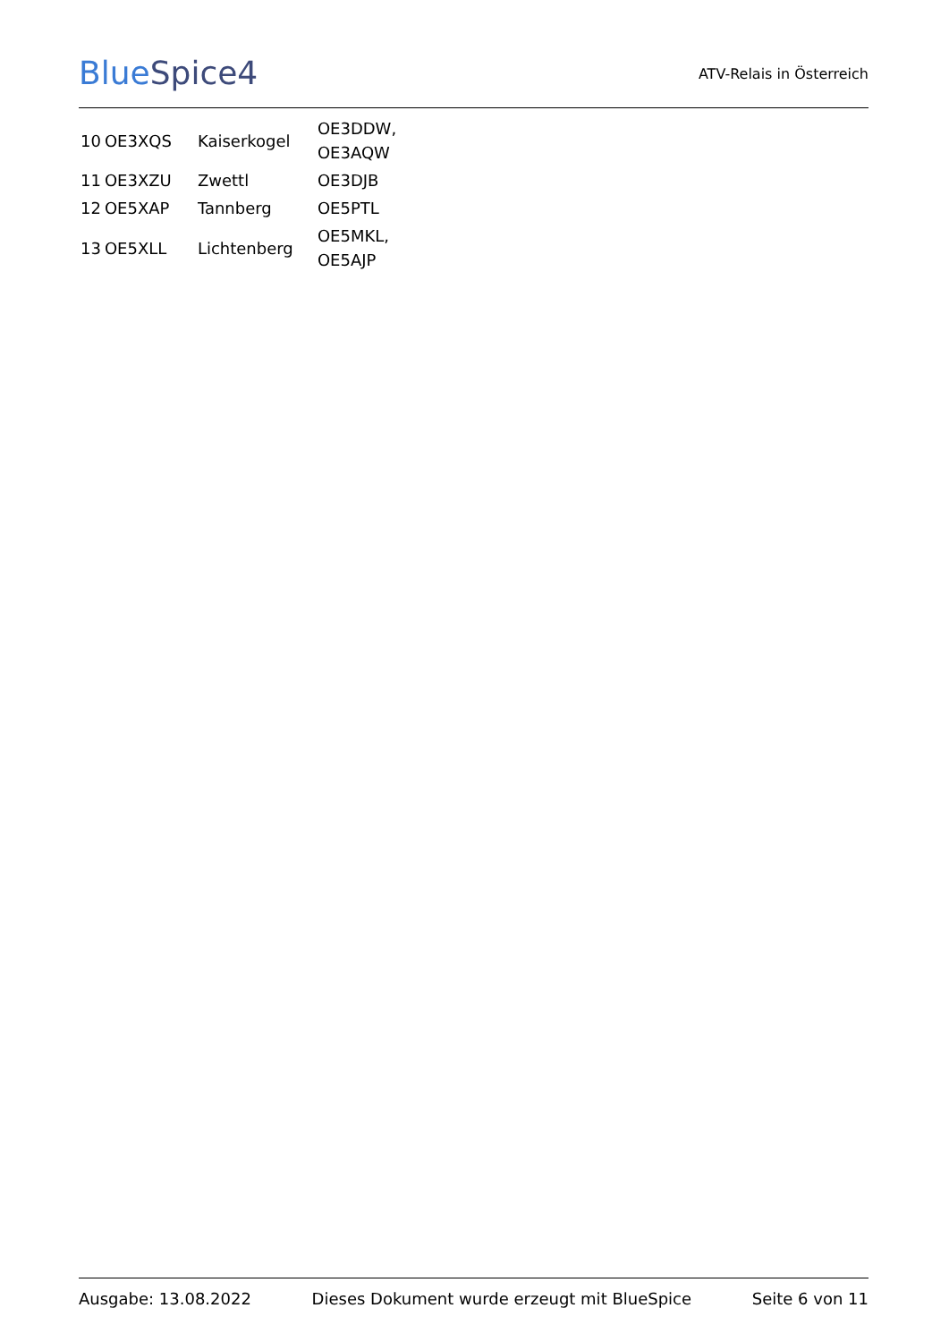BlueSpice4
ATV-Relais in Österreich
| 10 | OE3XQS | Kaiserkogel | OE3DDW, OE3AQW |
| 11 | OE3XZU | Zwettl | OE3DJB |
| 12 | OE5XAP | Tannberg | OE5PTL |
| 13 | OE5XLL | Lichtenberg | OE5MKL, OE5AJP |
Ausgabe: 13.08.2022 Dieses Dokument wurde erzeugt mit BlueSpice Seite 6 von 11